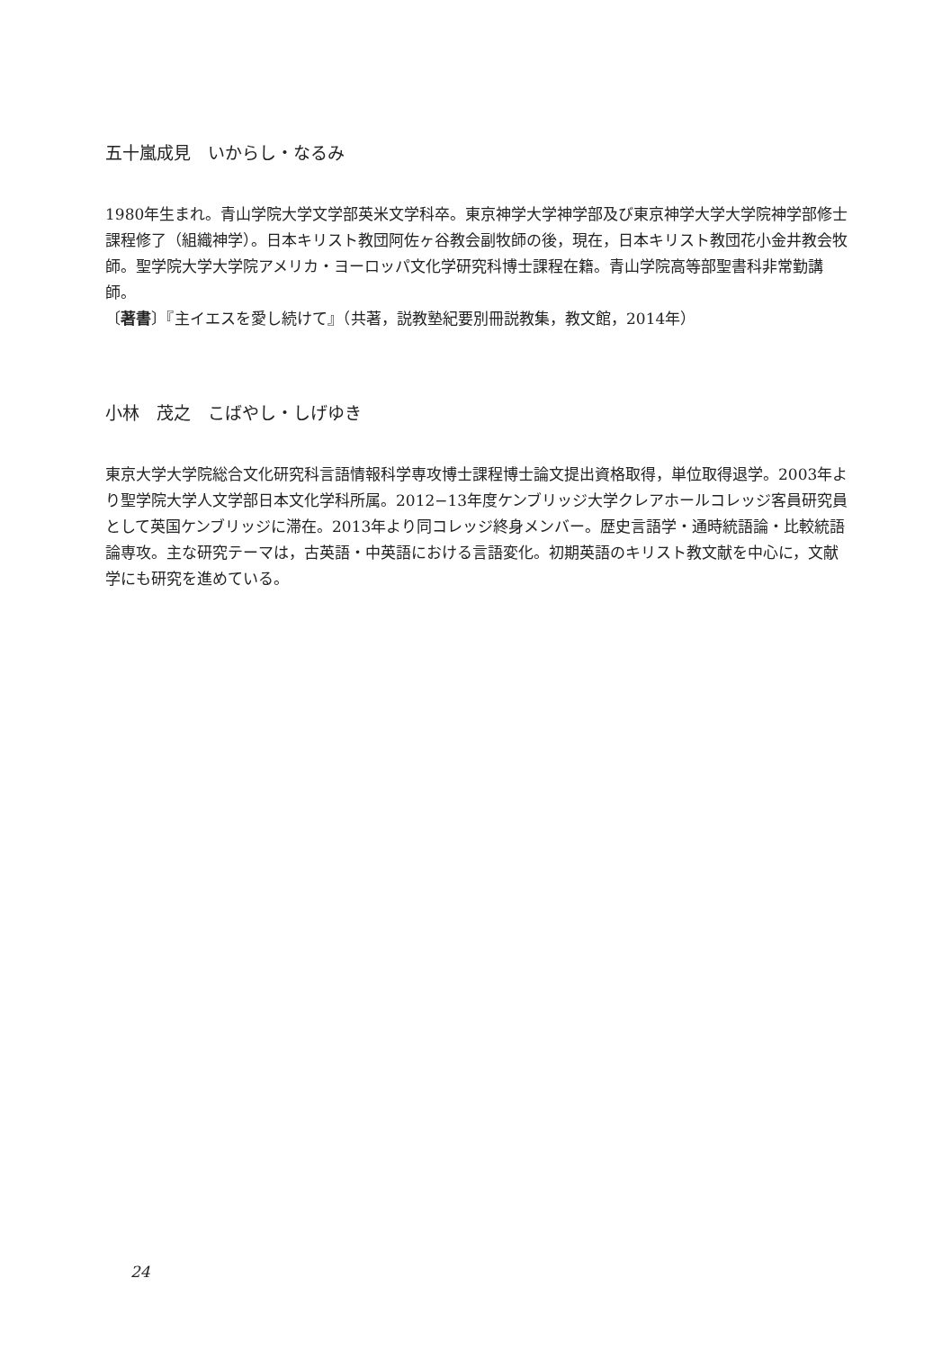五十嵐成見　いからし・なるみ
1980年生まれ。青山学院大学文学部英米文学科卒。東京神学大学神学部及び東京神学大学大学院神学部修士課程修了（組織神学）。日本キリスト教団阿佐ヶ谷教会副牧師の後，現在，日本キリスト教団花小金井教会牧師。聖学院大学大学院アメリカ・ヨーロッパ文化学研究科博士課程在籍。青山学院高等部聖書科非常勤講師。
〔著書〕『主イエスを愛し続けて』（共著，説教塾紀要別冊説教集，教文館，2014年）
小林　茂之　こばやし・しげゆき
東京大学大学院総合文化研究科言語情報科学専攻博士課程博士論文提出資格取得，単位取得退学。2003年より聖学院大学人文学部日本文化学科所属。2012−13年度ケンブリッジ大学クレアホールコレッジ客員研究員として英国ケンブリッジに滞在。2013年より同コレッジ終身メンバー。歴史言語学・通時統語論・比較統語論専攻。主な研究テーマは，古英語・中英語における言語変化。初期英語のキリスト教文献を中心に，文献学にも研究を進めている。
24